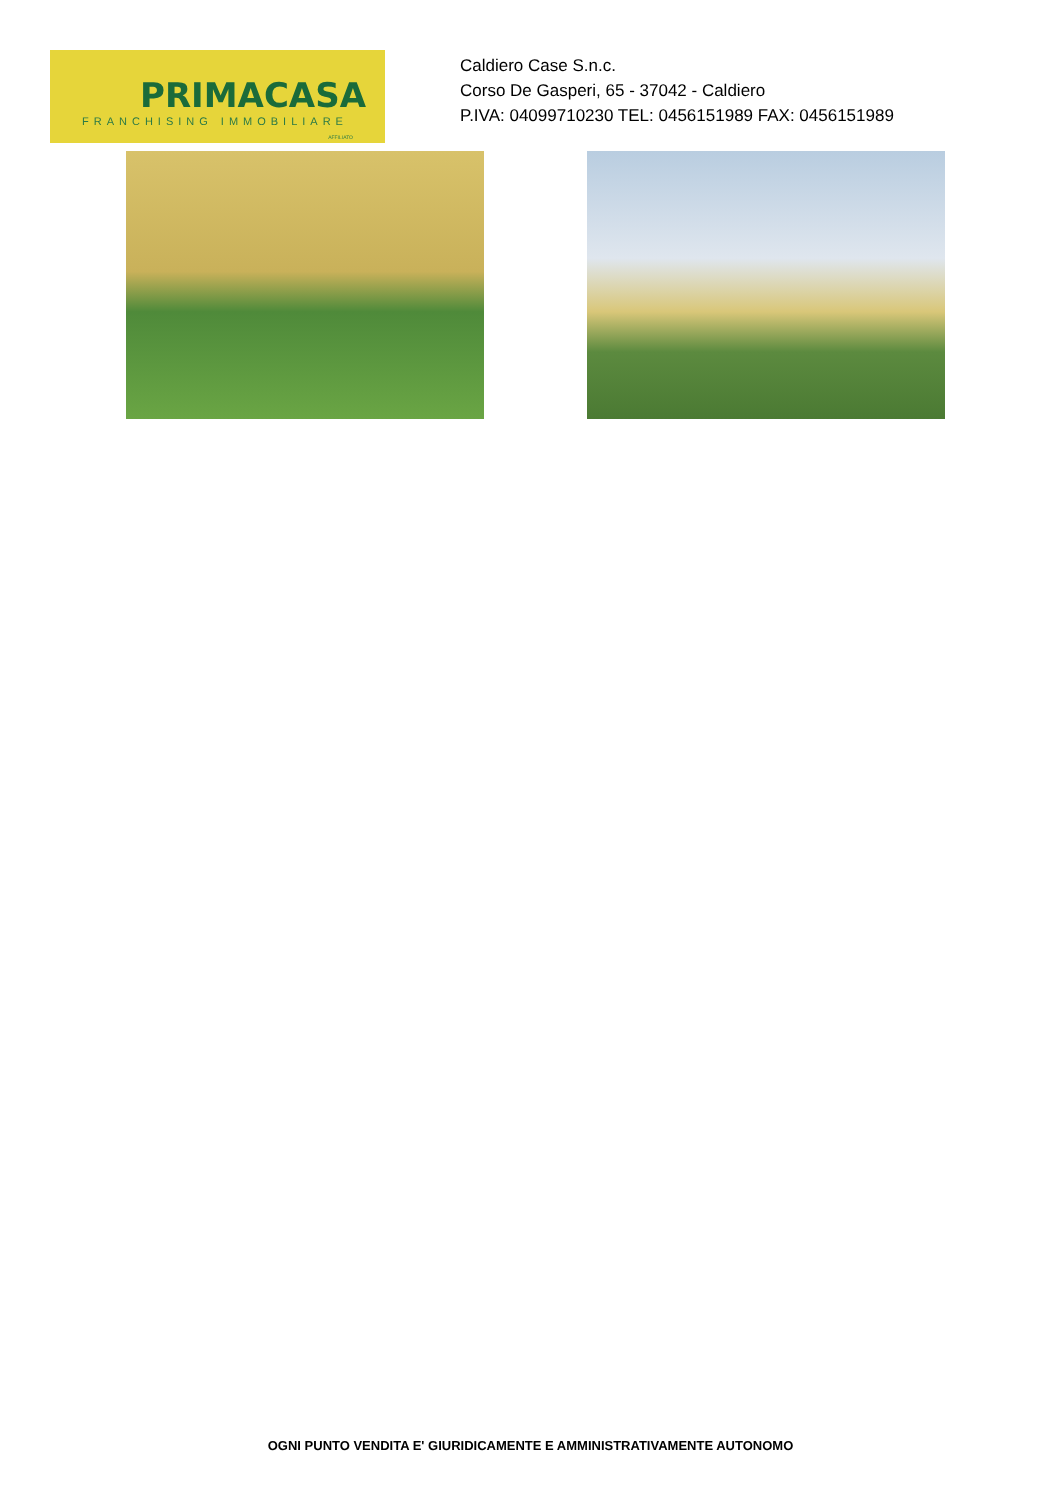PRIMACASA
FRANCHISING IMMOBILIARE
AFFILIATO
Caldiero Case S.n.c.
Corso De Gasperi, 65 - 37042 - Caldiero
P.IVA: 04099710230 TEL: 0456151989 FAX: 0456151989
OGNI PUNTO VENDITA E' GIURIDICAMENTE E AMMINISTRATIVAMENTE AUTONOMO